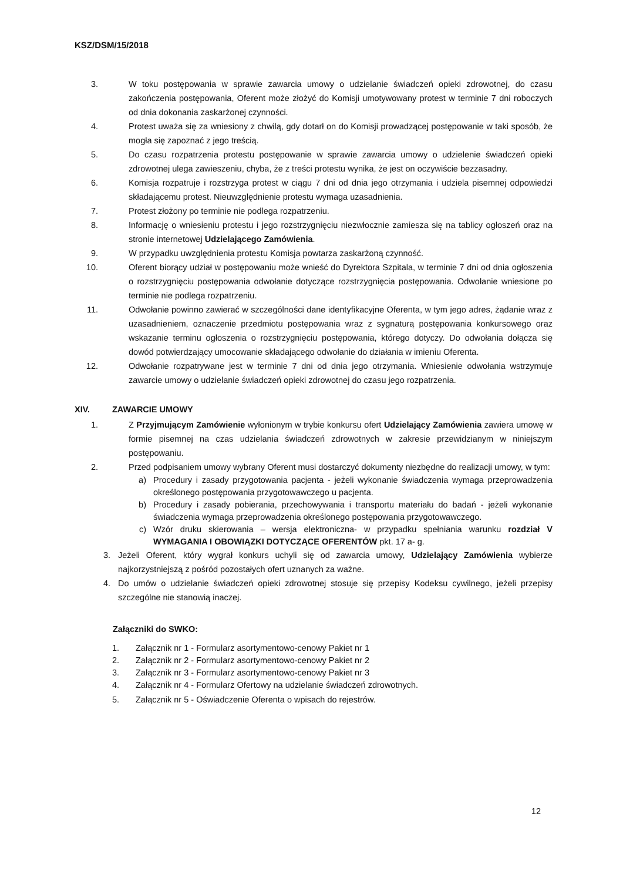KSZ/DSM/15/2018
3. W toku postępowania w sprawie zawarcia umowy o udzielanie świadczeń opieki zdrowotnej, do czasu zakończenia postępowania, Oferent może złożyć do Komisji umotywowany protest w terminie 7 dni roboczych od dnia dokonania zaskarżonej czynności.
4. Protest uważa się za wniesiony z chwilą, gdy dotarł on do Komisji prowadzącej postępowanie w taki sposób, że mogła się zapoznać z jego treścią.
5. Do czasu rozpatrzenia protestu postępowanie w sprawie zawarcia umowy o udzielenie świadczeń opieki zdrowotnej ulega zawieszeniu, chyba, że z treści protestu wynika, że jest on oczywiście bezzasadny.
6. Komisja rozpatruje i rozstrzyga protest w ciągu 7 dni od dnia jego otrzymania i udziela pisemnej odpowiedzi składającemu protest. Nieuwzględnienie protestu wymaga uzasadnienia.
7. Protest złożony po terminie nie podlega rozpatrzeniu.
8. Informację o wniesieniu protestu i jego rozstrzygnięciu niezwłocznie zamiesza się na tablicy ogłoszeń oraz na stronie internetowej Udzielającego Zamówienia.
9. W przypadku uwzględnienia protestu Komisja powtarza zaskarżoną czynność.
10. Oferent biorący udział w postępowaniu może wnieść do Dyrektora Szpitala, w terminie 7 dni od dnia ogłoszenia o rozstrzygnięciu postępowania odwołanie dotyczące rozstrzygnięcia postępowania. Odwołanie wniesione po terminie nie podlega rozpatrzeniu.
11. Odwołanie powinno zawierać w szczególności dane identyfikacyjne Oferenta, w tym jego adres, żądanie wraz z uzasadnieniem, oznaczenie przedmiotu postępowania wraz z sygnaturą postępowania konkursowego oraz wskazanie terminu ogłoszenia o rozstrzygnięciu postępowania, którego dotyczy. Do odwołania dołącza się dowód potwierdzający umocowanie składającego odwołanie do działania w imieniu Oferenta.
12. Odwołanie rozpatrywane jest w terminie 7 dni od dnia jego otrzymania. Wniesienie odwołania wstrzymuje zawarcie umowy o udzielanie świadczeń opieki zdrowotnej do czasu jego rozpatrzenia.
XIV. ZAWARCIE UMOWY
1. Z Przyjmującym Zamówienie wyłonionym w trybie konkursu ofert Udzielający Zamówienia zawiera umowę w formie pisemnej na czas udzielania świadczeń zdrowotnych w zakresie przewidzianym w niniejszym postępowaniu.
2. Przed podpisaniem umowy wybrany Oferent musi dostarczyć dokumenty niezbędne do realizacji umowy, w tym:
a) Procedury i zasady przygotowania pacjenta - jeżeli wykonanie świadczenia wymaga przeprowadzenia określonego postępowania przygotowawczego u pacjenta.
b) Procedury i zasady pobierania, przechowywania i transportu materiału do badań - jeżeli wykonanie świadczenia wymaga przeprowadzenia określonego postępowania przygotowawczego.
c) Wzór druku skierowania – wersja elektroniczna- w przypadku spełniania warunku rozdział V WYMAGANIA I OBOWIĄZKI DOTYCZĄCE OFERENTÓW pkt. 17 a- g.
3.
Jeżeli Oferent, który wygrał konkurs uchyli się od zawarcia umowy, Udzielający Zamówienia wybierze najkorzystniejszą z pośród pozostałych ofert uznanych za ważne.
4.
Do umów o udzielanie świadczeń opieki zdrowotnej stosuje się przepisy Kodeksu cywilnego, jeżeli przepisy szczególne nie stanowią inaczej.
Załączniki do SWKO:
1.
Załącznik nr 1 - Formularz asortymentowo-cenowy Pakiet nr 1
2.
Załącznik nr 2 - Formularz asortymentowo-cenowy Pakiet nr 2
3.
Załącznik nr 3 - Formularz asortymentowo-cenowy Pakiet nr 3
4.
Załącznik nr 4 - Formularz Ofertowy na udzielanie świadczeń zdrowotnych.
5.
Załącznik nr 5 - Oświadczenie Oferenta o wpisach do rejestrów.
12